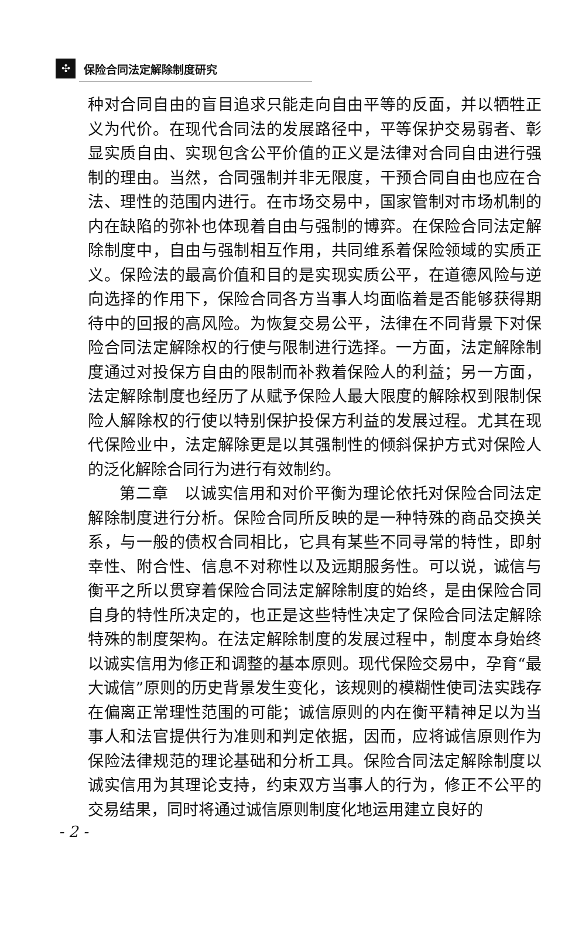✣ 保险合同法定解除制度研究
种对合同自由的盲目追求只能走向自由平等的反面，并以牺牲正义为代价。在现代合同法的发展路径中，平等保护交易弱者、彰显实质自由、实现包含公平价值的正义是法律对合同自由进行强制的理由。当然，合同强制并非无限度，干预合同自由也应在合法、理性的范围内进行。在市场交易中，国家管制对市场机制的内在缺陷的弥补也体现着自由与强制的博弈。在保险合同法定解除制度中，自由与强制相互作用，共同维系着保险领域的实质正义。保险法的最高价值和目的是实现实质公平，在道德风险与逆向选择的作用下，保险合同各方当事人均面临着是否能够获得期待中的回报的高风险。为恢复交易公平，法律在不同背景下对保险合同法定解除权的行使与限制进行选择。一方面，法定解除制度通过对投保方自由的限制而补救着保险人的利益；另一方面，法定解除制度也经历了从赋予保险人最大限度的解除权到限制保险人解除权的行使以特别保护投保方利益的发展过程。尤其在现代保险业中，法定解除更是以其强制性的倾斜保护方式对保险人的泛化解除合同行为进行有效制约。
第二章　以诚实信用和对价平衡为理论依托对保险合同法定解除制度进行分析。保险合同所反映的是一种特殊的商品交换关系，与一般的债权合同相比，它具有某些不同寻常的特性，即射幸性、附合性、信息不对称性以及远期服务性。可以说，诚信与衡平之所以贯穿着保险合同法定解除制度的始终，是由保险合同自身的特性所决定的，也正是这些特性决定了保险合同法定解除特殊的制度架构。在法定解除制度的发展过程中，制度本身始终以诚实信用为修正和调整的基本原则。现代保险交易中，孕育“最大诚信”原则的历史背景发生变化，该规则的模糊性使司法实践存在偏离正常理性范围的可能；诚信原则的内在衡平精神足以为当事人和法官提供行为准则和判定依据，因而，应将诚信原则作为保险法律规范的理论基础和分析工具。保险合同法定解除制度以诚实信用为其理论支持，约束双方当事人的行为，修正不公平的交易结果，同时将通过诚信原则制度化地运用建立良好的
- 2 -